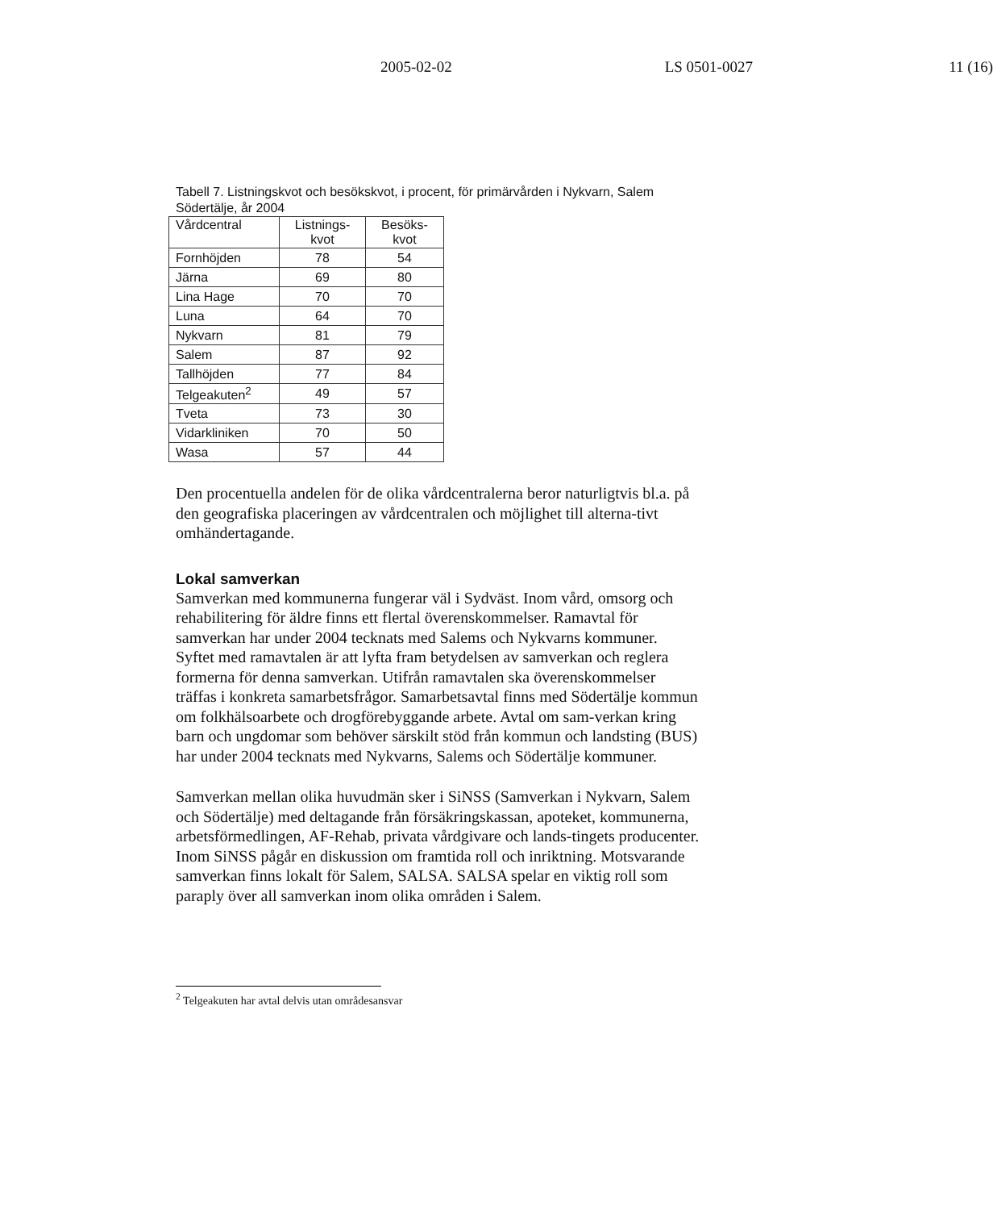2005-02-02 LS 0501-0027 11 (16)
Tabell 7. Listningskvot och besökskvot, i procent, för primärvården i Nykvarn, Salem Södertälje, år 2004
| Vårdcentral | Listnings- kvot | Besöks- kvot |
| --- | --- | --- |
| Fornhöjden | 78 | 54 |
| Järna | 69 | 80 |
| Lina Hage | 70 | 70 |
| Luna | 64 | 70 |
| Nykvarn | 81 | 79 |
| Salem | 87 | 92 |
| Tallhöjden | 77 | 84 |
| Telgeakuten<sup>2</sup> | 49 | 57 |
| Tveta | 73 | 30 |
| Vidarkliniken | 70 | 50 |
| Wasa | 57 | 44 |
Den procentuella andelen för de olika vårdcentralerna beror naturligtvis bl.a. på den geografiska placeringen av vårdcentralen och möjlighet till alterna-tivt omhändertagande.
Lokal samverkan
Samverkan med kommunerna fungerar väl i Sydväst. Inom vård, omsorg och rehabilitering för äldre finns ett flertal överenskommelser. Ramavtal för samverkan har under 2004 tecknats med Salems och Nykvarns kommuner. Syftet med ramavtalen är att lyfta fram betydelsen av samverkan och reglera formerna för denna samverkan. Utifrån ramavtalen ska överenskommelser träffas i konkreta samarbetsfrågor. Samarbetsavtal finns med Södertälje kommun om folkhälsoarbete och drogförebyggande arbete. Avtal om sam-verkan kring barn och ungdomar som behöver särskilt stöd från kommun och landsting (BUS) har under 2004 tecknats med Nykvarns, Salems och Södertälje kommuner.
Samverkan mellan olika huvudmän sker i SiNSS (Samverkan i Nykvarn, Salem och Södertälje) med deltagande från försäkringskassan, apoteket, kommunerna, arbetsförmedlingen, AF-Rehab, privata vårdgivare och lands-tingets producenter. Inom SiNSS pågår en diskussion om framtida roll och inriktning. Motsvarande samverkan finns lokalt för Salem, SALSA. SALSA spelar en viktig roll som paraply över all samverkan inom olika områden i Salem.
<sup>2</sup> Telgeakuten har avtal delvis utan områdesansvar